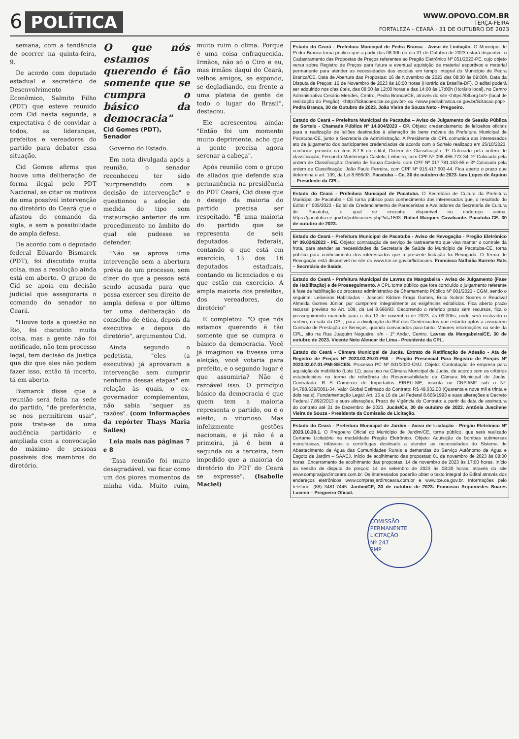6 POLÍTICA
WWW.OPOVO.COM.BR
TERÇA-FEIRA
FORTALEZA - CEARÁ - 31 DE OUTUBRO DE 2023
semana, com a tendência de ocorrer na quinta-feira, 9.
De acordo com deputado estadual e secretário de Desenvolvimento Econômico, Salmito Filho (PDT) que esteve reunido com Cid nesta segunda, a expectativa é de convidar a todos, as lideranças, prefeitos e vereadores do partido para debater essa situação.
Cid Gomes afirma que houve uma deliberação de forma ilegal pelo PDT Nacional, se citar os motivos de uma possível intervenção no diretório do Ceará que o afastou do comando da sigla, e sem a possibilidade de ampla defesa.
De acordo com o deputado federal Eduardo Bismarck (PDT), foi discutido muita coisa, mas a resolução ainda está em aberto. O grupo de Cid se apoia em decisão judicial que asseguraria o comando do senador no Ceará.
"Houve toda a questão no Rio, foi discutido muita coisa, mas a gente não foi notificado, não tem processo legal, tem decisão da Justiça que diz que eles não podem fazer isso, então tá incerto, tá em aberto.
Bismarck disse que a reunião será feita na sede do partido, "de preferência, se nos permitirem usar", pois trata-se de uma audiência partidário e ampliada com a convocação do máximo de pessoas possíveis dos membros do diretório.
O que nós estamos querendo é tão somente que se cumpra o básico da democracia"
Cid Gomes (PDT),
Senador
Governo do Estado.
Em nota divulgada após a reunião, o senador reconheceu ter sido "surpreendido com a decisão de intervenção" e questionou a adoção de medida do tipo sem instauração anterior de um procedimento no âmbito do qual ele pudesse se defender.
"Não se aprova uma intervenção sem a abertura prévia de um processo, sem dizer do que a pessoa está sendo acusada para que possa exercer seu direito de ampla defesa e por último ter uma deliberação do conselho de ética, depois da executiva e depois do diretório", argumentou Cid.
Ainda segundo o pedetista, "eles (a executiva) já aprovaram a intervenção sem cumprir nenhuma dessas etapas" em relação às quais, o ex-governador complementou, não sabia "sequer as razões". (com informações da repórter Thays Maria Salles)
Leia mais nas páginas 7 e 8
"Essa reunião foi muito desagradável, vai ficar como um dos piores momentos da minha vida. Muito ruim, muito ruim o clima. Porque é uma coisa enfraquecida. Irmãos, não só o Ciro e eu, mas irmãos daqui do Ceará, velhos amigos, se expondo, se degladiando, em frente a uma plateia de gente de todo o lugar do Brasil", destacou.
Ele acrescentou ainda: "Então foi um momento muito deprimente, acho que a gente precisa agora serenar a cabeça".
Após reunião com o grupo de aliados que defende sua permanência na presidência do PDT Ceará, Cid disse que o desejo da maioria do partido precisa ser respeitado. "É uma maioria do partido que se representa de seis deputados federais, contando o que está em exercício, 13 dos 16 deputados estaduais, contando os licenciados e os que estão em exercício. A ampla maioria dos prefeitos, dos vereadores, do diretório"
E completou: "O que nós estamos querendo é tão somente que se cumpra o básico da democracia. Você já imaginou se tivesse uma eleição, você votaria para prefeito, e o segundo lugar é que assumiria? Não é razoável isso. O princípio básico da democracia é que quem tem a maioria representa o partido, ou é o eleito, o vitorioso. Mas infelizmente gestões nacionais, e já não é a primeira, já é bem a segunda ou a terceira, tem impedido que a maioria do diretório do PDT do Ceará se expresse". (Isabelle Maciel)
Estado do Ceará - Prefeitura Municipal de Pedra Branca - Aviso de Licitação. O Município de Pedra Branca torna público que a partir das 08:30h do dia 31 de Outubro de 2023 estará disponível o Cadastramento das Propostas de Preços referentes ao Pregão Eletrônico Nº 051/2023-PE, cujo objeto versa sobre Registro de Preços para futura e eventual aquisição de material esportivos e material permanente para atender as necessidades das escolas em tempo integral do Município de Pedra Branca/CE. Data de Abertura das Propostas: 16 de Novembro de 2023 das 08:30 às 09:00h. Data da Disputa de Preços: 16 de Novembro de 2023 às 10:00 horas (Horário de Brasília-DF). O edital poderá ser adquirido nos dias úteis, das 08:00 às 12:00 horas e das 14:00 às 17:00h (Horário local), no Centro Administrativo Cesário Mendes, Centro, Pedra Branca/CE, através do site <https://bll.org.br/> (local de realização do Pregão), <http://licitacoes.tce.ce.gov.br> ou <www.pedrabranca.ce.gov.br/licitacao.php>. Pedra Branca, 30 de Outubro de 2023. João Vieira de Souza Neto - Pregoeiro.
Estado do Ceará – Prefeitura Municipal de Pacatuba – Aviso de Julgamento de Sessão Pública de Sorteio - Chamada Pública Nº 14.004/2023 - CP. Objeto: credenciamento de leiloeiros oficiais para a realização de leilões destinados à alienação de bens móveis da Prefeitura Municipal de Pacatuba-CE, junto a Secretaria de Administração. A Presidente da CPL comunica aos interessados ato de julgamento dos participantes credenciados de acordo com o Sorteio realizado em 25/10/2023, conforme previsto no item 8.7.6 do edital, Ordem de Classificação: 1º Colocado pela ordem de classificação, Fernando Montenegro Castelo, Leiloeiro, com CPF Nº 098.455.773-34; 2º Colocada pela ordem de Classificação: Daniela de Souza Castelo, com CPF Nº 017.781.153-65 e 3º Colocado pela ordem de Classificação: João Paulo Ferreira, com CPF Nº 915.417.603-44. Fica aberto o prazo que determina o art. 109, da Lei 8.666/93. Pacatuba – Ce, 30 de outubro de 2023. Iara Lopes de Aquino – Presidente da CPL.
Estado do Ceará - Prefeitura Municipal de Pacatuba. O Secretário de Cultura da Prefeitura Municipal de Pacatuba - CE torna público para conhecimento dos interessados que, o resultado do Edital nº 005/2023 - Edital de Credenciamento de Pareceristas e Avaliadores da Secretaria de Cultura de Pacatuba, o qual se encontra disponível no endereço acima, https://pacatuba.ce.gov.br/publicacoes.php?id=1603. Rafael Marques Cavalcante. Pacatuba-CE, 30 de outubro de 2023.
Estado do Ceará - Prefeitura Municipal de Pacatuba - Aviso de Revogação - Pregão Eletrônico Nº 09.024/2023 - PE. Objeto: contratação de serviço de rastreamento que visa manter o controle da frota, para atender as necessidades da Secretaria de Saúde do Município de Pacatuba-CE, torna público para conhecimento dos interessados que a presente licitação foi Revogada. O Termo de Revogação está disponível no site do www.tce.ce.gov.br/licitacoes. Francisca Nathália Barreto Rats – Secretária de Saúde.
Estado do Ceará - Prefeitura Municipal de Lavras da Mangabeira - Aviso de Julgamento (Fase de Habilitação) e de Prosseguimento. A CPL torna público que fora concluído o julgamento referente à fase de habilitação do processo administrativo de Chamamento Público Nº 001/2023 - CGM, sendo o seguinte: Leiloeiros Habilitados - Joseceli Kildare Fraga Gomes, Erico Sobral Soares e Reudival Almeida Gomes Júnior, por cumprirem integralmente as exigências editalícias. Fica aberto prazo recursal previsto no Art. 109, da Lei 8.666/93. Decorrendo o referido prazo sem recursos, fica o prosseguimento marcado para o dia 13 de novembro de 2023, às 09:00hs, onde será realizado o sorteio, na sala da CPL, para a divulgação do Rol dos Credenciados que estarão aptos a assinarem Contrato de Prestação de Serviços, quando convocados para tanto. Maiores informações na sede da CPL, sito na Rua Joaquim Nogueira, s/n - 1º Andar, Centro. Lavras da Mangabeira/CE, 30 de outubro de 2023. Vicente Neto Alencar de Lima - Presidente da CPL.
Estado do Ceará - Câmara Municipal de Jucás. Extrato de Ratificação de Adesão - Ata de Registro de Preços Nº 2023.03.29.01-PMI – Pregão Presencial Para Registro de Preços Nº 2023.02.07.01-PMI-SECES. Processo PC Nº 001/2023-CMJ. Objeto: Contratação de empresa para aquisição de mobiliário (Lote 11), para uso na Câmara Municipal de Jucás, de acordo com os critérios estabelecidos no termo de referência do Responsabilidade da Câmara Municipal de Jucás. Contratada: R S Comercio de Importados EIRELI-ME, inscrita no CNPJ/MF sob o Nº. 04.788.639/0001-34. Valor Global Estimado do Contrato: R$ 49.032,00 (Quarenta e nove mil e trinta e dois reais). Fundamentação Legal: Art. 15 e 16 da Lei Federal 8.666/1993 e suas alterações e Decreto Federal 7.892/2013 e suas alterações. Prazo de Vigência do Contrato: a partir da data de assinatura do contrato até 31 de Dezembro de 2023. Jucás/Ce, 30 de outubro de 2023. Antônia Juscilene Vieira de Souza - Presidente da Comissão de Licitação.
Estado do Ceará - Prefeitura Municipal de Jardim - Aviso de Licitação - Pregão Eletrônico Nº 2023.10.30.1. O Pregoeiro Oficial do Município de Jardim/CE, torna público, que será realizado Certame Licitatório na modalidade Pregão Eletrônico. Objeto: Aquisição de bombas submersas monofásicas, trifásicas e centrífugas destinado a atender as necessidades do Sistema de Abastecimento de Água das Comunidades Rurais e demandas do Serviço Autônomo de Água e Esgoto de Jardim – SAAEJ. Início de acolhimento das propostas: 01 de novembro de 2023 às 08:00 horas. Encerramento de acolhimento das propostas: 14 de novembro de 2023 às 17:00 horas. Início da sessão de disputa de preços: 14 de setembro de 2023 às 08:30 horas, através do site www.comprasjardimceara.com.br. Os interessados poderão obter o texto integral do Edital através dos endereços eletrônicos www.comprasjardimceara.com.br e www.tce.ce.gov.br. Informações pelo telefone: (88) 3481-7445. Jardim/CE, 30 de outubro de 2023. Francisco Arquimedes Soares Lucena – Pregoeiro Oficial.
COMISSÃO PERMANENTE LICITAÇÃO
Nº 247
PMP